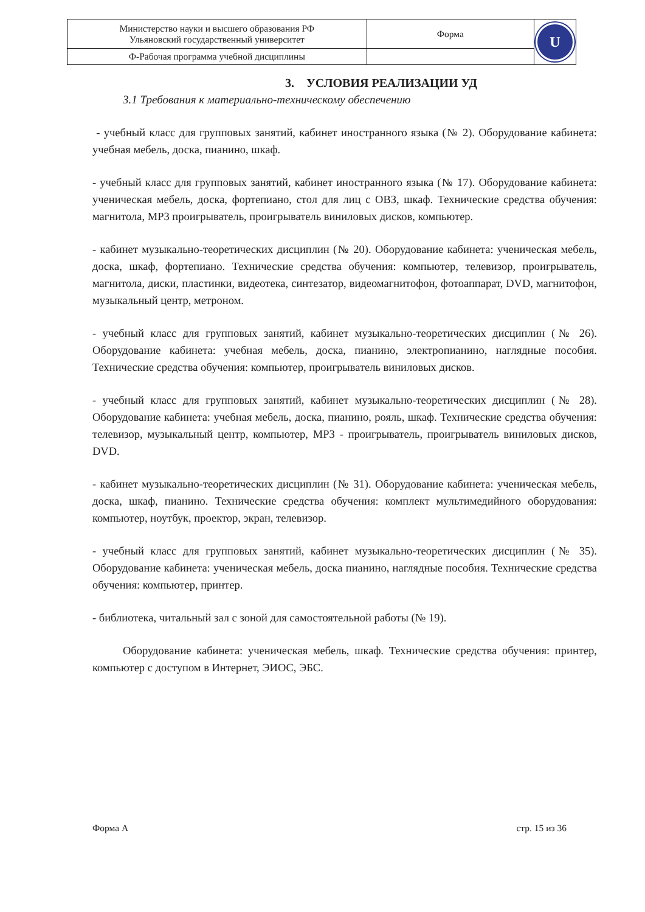| Министерство науки и высшего образования РФ Ульяновский государственный университет | Форма | U |
| Ф-Рабочая программа учебной дисциплины | | |
3. УСЛОВИЯ РЕАЛИЗАЦИИ УД
3.1 Требования к материально-техническому обеспечению
- учебный класс для групповых занятий, кабинет иностранного языка (№ 2). Оборудование кабинета: учебная мебель, доска, пианино, шкаф.
- учебный класс для групповых занятий, кабинет иностранного языка (№ 17). Оборудование кабинета: ученическая мебель, доска, фортепиано, стол для лиц с ОВЗ, шкаф. Технические средства обучения: магнитола, MP3 проигрыватель, проигрыватель виниловых дисков, компьютер.
- кабинет музыкально-теоретических дисциплин (№ 20). Оборудование кабинета: ученическая мебель, доска, шкаф, фортепиано. Технические средства обучения: компьютер, телевизор, проигрыватель, магнитола, диски, пластинки, видеотека, синтезатор, видеомагнитофон, фотоаппарат, DVD, магнитофон, музыкальный центр, метроном.
- учебный класс для групповых занятий, кабинет музыкально-теоретических дисциплин (№ 26). Оборудование кабинета: учебная мебель, доска, пианино, электропианино, наглядные пособия. Технические средства обучения: компьютер, проигрыватель виниловых дисков.
- учебный класс для групповых занятий, кабинет музыкально-теоретических дисциплин (№ 28). Оборудование кабинета: учебная мебель, доска, пианино, рояль, шкаф. Технические средства обучения: телевизор, музыкальный центр, компьютер, MP3 - проигрыватель, проигрыватель виниловых дисков, DVD.
- кабинет музыкально-теоретических дисциплин (№ 31). Оборудование кабинета: ученическая мебель, доска, шкаф, пианино. Технические средства обучения: комплект мультимедийного оборудования: компьютер, ноутбук, проектор, экран, телевизор.
- учебный класс для групповых занятий, кабинет музыкально-теоретических дисциплин (№ 35). Оборудование кабинета: ученическая мебель, доска пианино, наглядные пособия. Технические средства обучения: компьютер, принтер.
- библиотека, читальный зал с зоной для самостоятельной работы (№ 19).
Оборудование кабинета: ученическая мебель, шкаф. Технические средства обучения: принтер, компьютер с доступом в Интернет, ЭИОС, ЭБС.
Форма А стр. 15 из 36